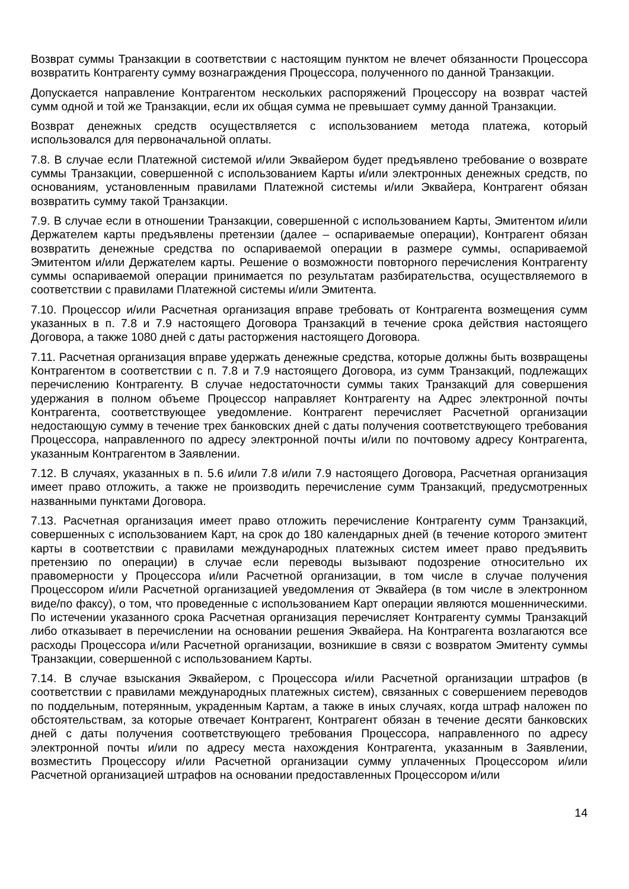Возврат суммы Транзакции в соответствии с настоящим пунктом не влечет обязанности Процессора возвратить Контрагенту сумму вознаграждения Процессора, полученного по данной Транзакции.
Допускается направление Контрагентом нескольких распоряжений Процессору на возврат частей сумм одной и той же Транзакции, если их общая сумма не превышает сумму данной Транзакции.
Возврат денежных средств осуществляется с использованием метода платежа, который использовался для первоначальной оплаты.
7.8. В случае если Платежной системой и/или Эквайером будет предъявлено требование о возврате суммы Транзакции, совершенной с использованием Карты и/или электронных денежных средств, по основаниям, установленным правилами Платежной системы и/или Эквайера, Контрагент обязан возвратить сумму такой Транзакции.
7.9. В случае если в отношении Транзакции, совершенной с использованием Карты, Эмитентом и/или Держателем карты предъявлены претензии (далее – оспариваемые операции), Контрагент обязан возвратить денежные средства по оспариваемой операции в размере суммы, оспариваемой Эмитентом и/или Держателем карты. Решение о возможности повторного перечисления Контрагенту суммы оспариваемой операции принимается по результатам разбирательства, осуществляемого в соответствии с правилами Платежной системы и/или Эмитента.
7.10. Процессор и/или Расчетная организация вправе требовать от Контрагента возмещения сумм указанных в п. 7.8 и 7.9 настоящего Договора Транзакций в течение срока действия настоящего Договора, а также 1080 дней с даты расторжения настоящего Договора.
7.11. Расчетная организация вправе удержать денежные средства, которые должны быть возвращены Контрагентом в соответствии с п. 7.8 и 7.9 настоящего Договора, из сумм Транзакций, подлежащих перечислению Контрагенту. В случае недостаточности суммы таких Транзакций для совершения удержания в полном объеме Процессор направляет Контрагенту на Адрес электронной почты Контрагента, соответствующее уведомление. Контрагент перечисляет Расчетной организации недостающую сумму в течение трех банковских дней с даты получения соответствующего требования Процессора, направленного по адресу электронной почты и/или по почтовому адресу Контрагента, указанным Контрагентом в Заявлении.
7.12. В случаях, указанных в п. 5.6 и/или 7.8 и/или 7.9 настоящего Договора, Расчетная организация имеет право отложить, а также не производить перечисление сумм Транзакций, предусмотренных названными пунктами Договора.
7.13. Расчетная организация имеет право отложить перечисление Контрагенту сумм Транзакций, совершенных с использованием Карт, на срок до 180 календарных дней (в течение которого эмитент карты в соответствии с правилами международных платежных систем имеет право предъявить претензию по операции) в случае если переводы вызывают подозрение относительно их правомерности у Процессора и/или Расчетной организации, в том числе в случае получения Процессором и/или Расчетной организацией уведомления от Эквайера (в том числе в электронном виде/по факсу), о том, что проведенные с использованием Карт операции являются мошенническими. По истечении указанного срока Расчетная организация перечисляет Контрагенту суммы Транзакций либо отказывает в перечислении на основании решения Эквайера. На Контрагента возлагаются все расходы Процессора и/или Расчетной организации, возникшие в связи с возвратом Эмитенту суммы Транзакции, совершенной с использованием Карты.
7.14. В случае взыскания Эквайером, с Процессора и/или Расчетной организации штрафов (в соответствии с правилами международных платежных систем), связанных с совершением переводов по поддельным, потерянным, украденным Картам, а также в иных случаях, когда штраф наложен по обстоятельствам, за которые отвечает Контрагент, Контрагент обязан в течение десяти банковских дней с даты получения соответствующего требования Процессора, направленного по адресу электронной почты и/или по адресу места нахождения Контрагента, указанным в Заявлении, возместить Процессору и/или Расчетной организации сумму уплаченных Процессором и/или Расчетной организацией штрафов на основании предоставленных Процессором и/или
14